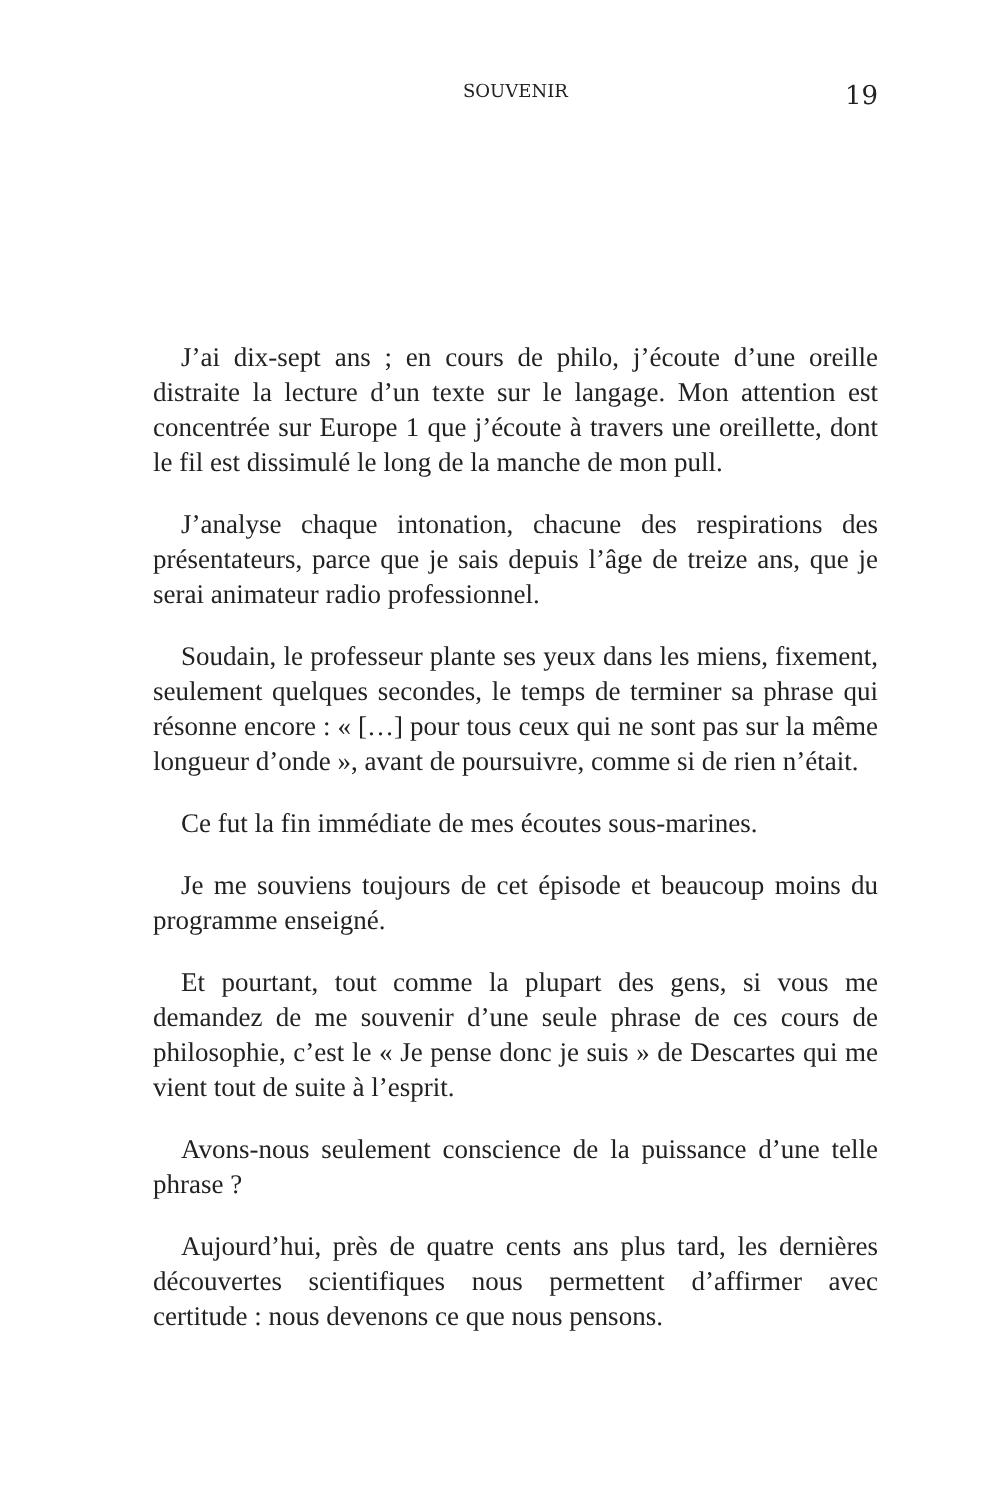SOUVENIR 19
J’ai dix-sept ans ; en cours de philo, j’écoute d’une oreille distraite la lecture d’un texte sur le langage. Mon attention est concentrée sur Europe 1 que j’écoute à travers une oreillette, dont le fil est dissimulé le long de la manche de mon pull.
J’analyse chaque intonation, chacune des respirations des présentateurs, parce que je sais depuis l’âge de treize ans, que je serai animateur radio professionnel.
Soudain, le professeur plante ses yeux dans les miens, fixement, seulement quelques secondes, le temps de terminer sa phrase qui résonne encore : « […] pour tous ceux qui ne sont pas sur la même longueur d’onde », avant de poursuivre, comme si de rien n’était.
Ce fut la fin immédiate de mes écoutes sous-marines.
Je me souviens toujours de cet épisode et beaucoup moins du programme enseigné.
Et pourtant, tout comme la plupart des gens, si vous me demandez de me souvenir d’une seule phrase de ces cours de philosophie, c’est le « Je pense donc je suis » de Descartes qui me vient tout de suite à l’esprit.
Avons-nous seulement conscience de la puissance d’une telle phrase ?
Aujourd’hui, près de quatre cents ans plus tard, les dernières découvertes scientifiques nous permettent d’affirmer avec certitude : nous devenons ce que nous pensons.